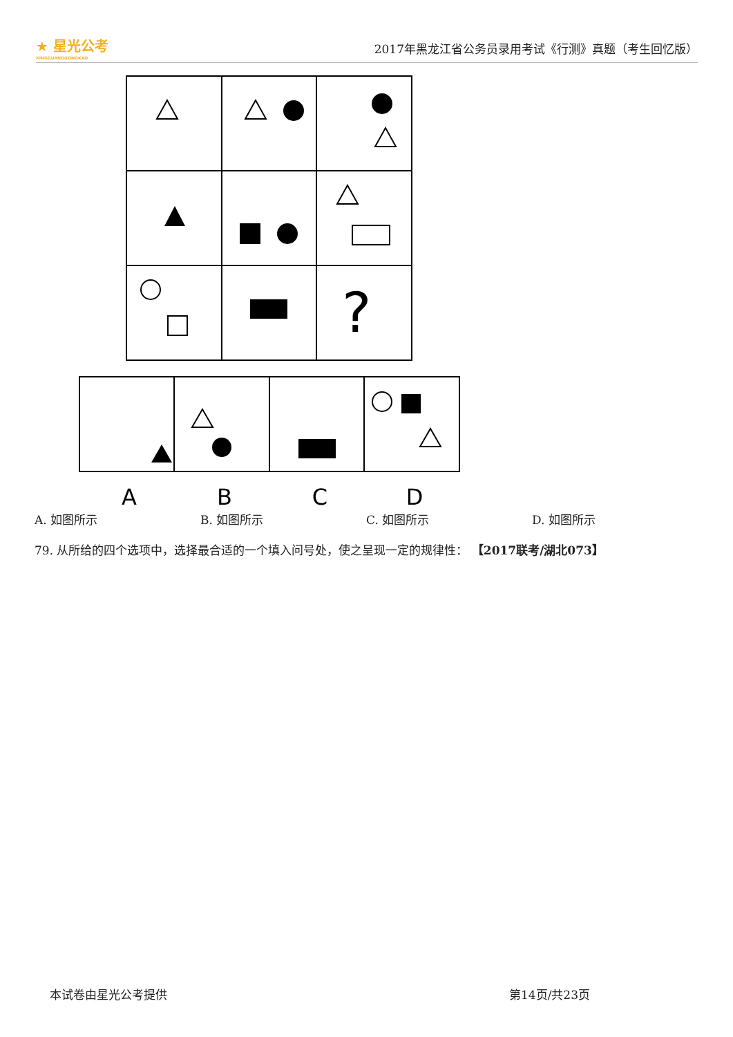★ 星光公考
XINGGUANGGONGKAO
2017年黑龙江省公务员录用考试《行测》真题（考生回忆版）
?
A
B
C
D
A. 如图所示 B. 如图所示 C. 如图所示 D. 如图所示
79. 从所给的四个选项中，选择最合适的一个填入问号处，使之呈现一定的规律性： 【2017联考/湖北073】
本试卷由星光公考提供 第14页/共23页